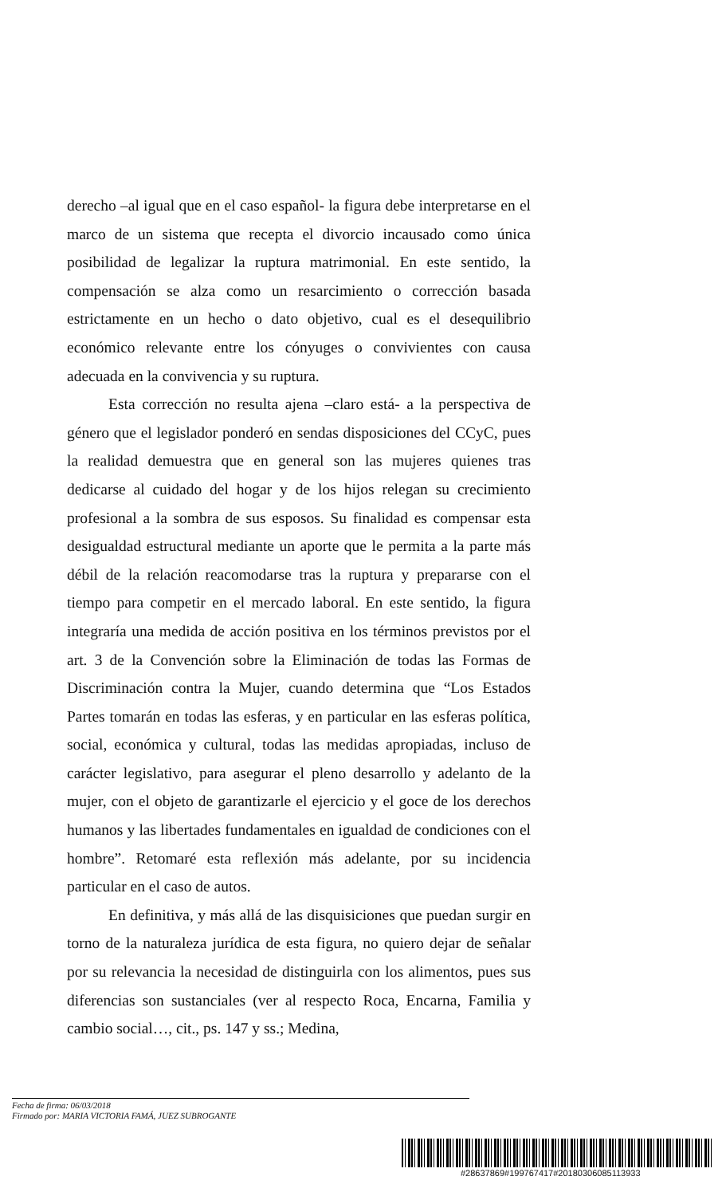derecho –al igual que en el caso español- la figura debe interpretarse en el marco de un sistema que recepta el divorcio incausado como única posibilidad de legalizar la ruptura matrimonial. En este sentido, la compensación se alza como un resarcimiento o corrección basada estrictamente en un hecho o dato objetivo, cual es el desequilibrio económico relevante entre los cónyuges o convivientes con causa adecuada en la convivencia y su ruptura.
Esta corrección no resulta ajena –claro está- a la perspectiva de género que el legislador ponderó en sendas disposiciones del CCyC, pues la realidad demuestra que en general son las mujeres quienes tras dedicarse al cuidado del hogar y de los hijos relegan su crecimiento profesional a la sombra de sus esposos. Su finalidad es compensar esta desigualdad estructural mediante un aporte que le permita a la parte más débil de la relación reacomodarse tras la ruptura y prepararse con el tiempo para competir en el mercado laboral. En este sentido, la figura integraría una medida de acción positiva en los términos previstos por el art. 3 de la Convención sobre la Eliminación de todas las Formas de Discriminación contra la Mujer, cuando determina que “Los Estados Partes tomarán en todas las esferas, y en particular en las esferas política, social, económica y cultural, todas las medidas apropiadas, incluso de carácter legislativo, para asegurar el pleno desarrollo y adelanto de la mujer, con el objeto de garantizarle el ejercicio y el goce de los derechos humanos y las libertades fundamentales en igualdad de condiciones con el hombre”. Retomaré esta reflexión más adelante, por su incidencia particular en el caso de autos.
En definitiva, y más allá de las disquisiciones que puedan surgir en torno de la naturaleza jurídica de esta figura, no quiero dejar de señalar por su relevancia la necesidad de distinguirla con los alimentos, pues sus diferencias son sustanciales (ver al respecto Roca, Encarna, Familia y cambio social…, cit., ps. 147 y ss.; Medina,
Fecha de firma: 06/03/2018
Firmado por: MARIA VICTORIA FAMÁ, JUEZ SUBROGANTE
#28637869#199767417#20180306085113933